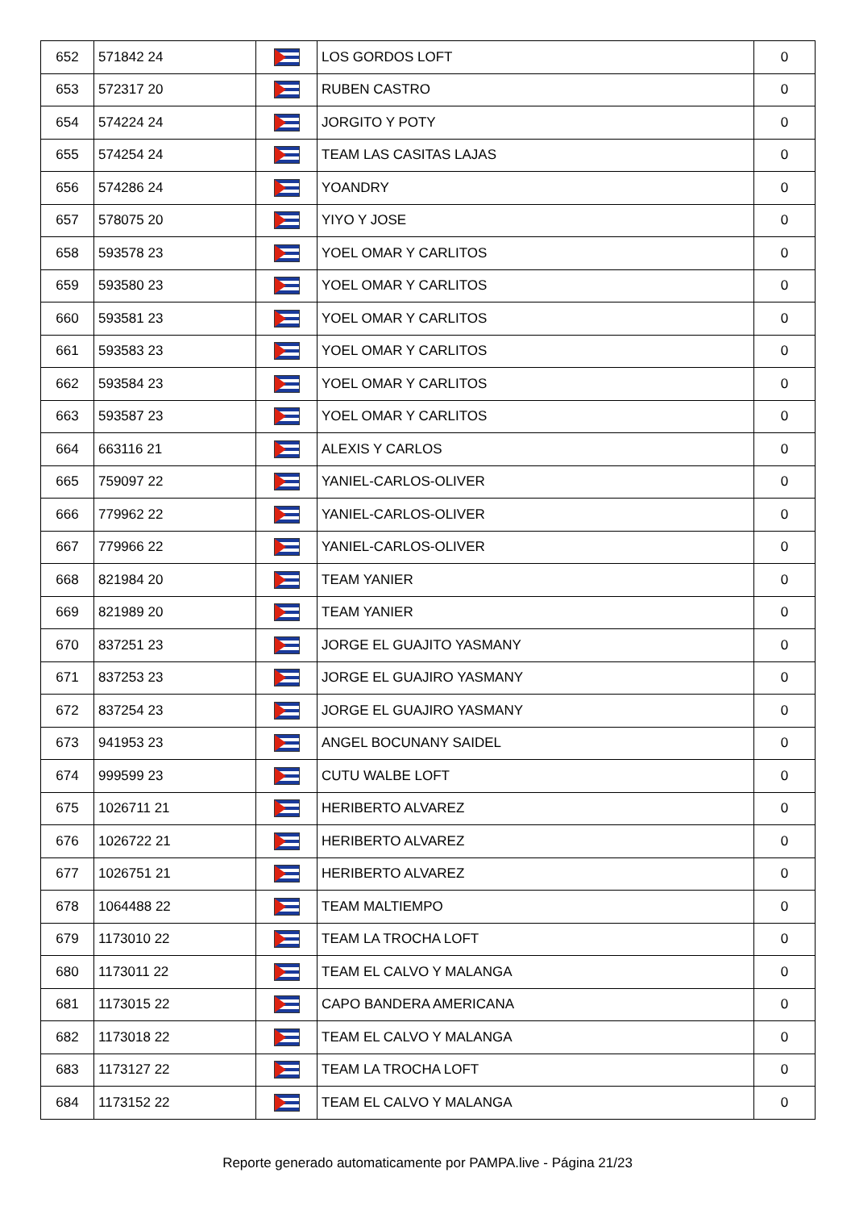| 652 | 571842 24 | | LOS GORDOS LOFT | 0 |
| 653 | 572317 20 | | RUBEN CASTRO | 0 |
| 654 | 574224 24 | | JORGITO Y POTY | 0 |
| 655 | 574254 24 | | TEAM LAS CASITAS LAJAS | 0 |
| 656 | 574286 24 | | YOANDRY | 0 |
| 657 | 578075 20 | | YIYO Y JOSE | 0 |
| 658 | 593578 23 | | YOEL OMAR Y CARLITOS | 0 |
| 659 | 593580 23 | | YOEL OMAR Y CARLITOS | 0 |
| 660 | 593581 23 | | YOEL OMAR Y CARLITOS | 0 |
| 661 | 593583 23 | | YOEL OMAR Y CARLITOS | 0 |
| 662 | 593584 23 | | YOEL OMAR Y CARLITOS | 0 |
| 663 | 593587 23 | | YOEL OMAR Y CARLITOS | 0 |
| 664 | 663116 21 | | ALEXIS Y CARLOS | 0 |
| 665 | 759097 22 | | YANIEL-CARLOS-OLIVER | 0 |
| 666 | 779962 22 | | YANIEL-CARLOS-OLIVER | 0 |
| 667 | 779966 22 | | YANIEL-CARLOS-OLIVER | 0 |
| 668 | 821984 20 | | TEAM YANIER | 0 |
| 669 | 821989 20 | | TEAM YANIER | 0 |
| 670 | 837251 23 | | JORGE EL GUAJITO YASMANY | 0 |
| 671 | 837253 23 | | JORGE EL GUAJIRO YASMANY | 0 |
| 672 | 837254 23 | | JORGE EL GUAJIRO YASMANY | 0 |
| 673 | 941953 23 | | ANGEL BOCUNANY SAIDEL | 0 |
| 674 | 999599 23 | | CUTU WALBE LOFT | 0 |
| 675 | 1026711 21 | | HERIBERTO ALVAREZ | 0 |
| 676 | 1026722 21 | | HERIBERTO ALVAREZ | 0 |
| 677 | 1026751 21 | | HERIBERTO ALVAREZ | 0 |
| 678 | 1064488 22 | | TEAM MALTIEMPO | 0 |
| 679 | 1173010 22 | | TEAM LA TROCHA LOFT | 0 |
| 680 | 1173011 22 | | TEAM EL CALVO Y MALANGA | 0 |
| 681 | 1173015 22 | | CAPO BANDERA AMERICANA | 0 |
| 682 | 1173018 22 | | TEAM EL CALVO Y MALANGA | 0 |
| 683 | 1173127 22 | | TEAM LA TROCHA LOFT | 0 |
| 684 | 1173152 22 | | TEAM EL CALVO Y MALANGA | 0 |
Reporte generado automaticamente por PAMPA.live - Página 21/23